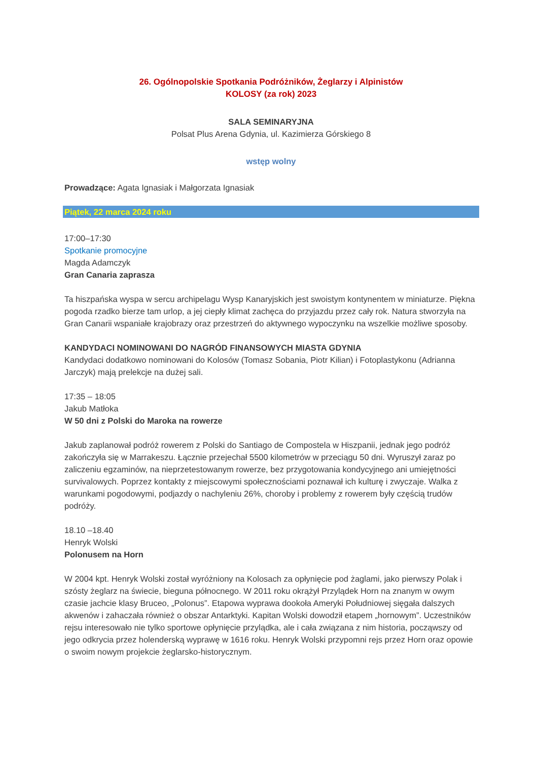26. Ogólnopolskie Spotkania Podróżników, Żeglarzy i Alpinistów
KOLOSY (za rok) 2023
SALA SEMINARYJNA
Polsat Plus Arena Gdynia, ul. Kazimierza Górskiego 8
wstęp wolny
Prowadzące: Agata Ignasiak i Małgorzata Ignasiak
Piątek, 22 marca 2024 roku
17:00–17:30
Spotkanie promocyjne
Magda Adamczyk
Gran Canaria zaprasza
Ta hiszpańska wyspa w sercu archipelagu Wysp Kanaryjskich jest swoistym kontynentem w miniaturze. Piękna pogoda rzadko bierze tam urlop, a jej ciepły klimat zachęca do przyjazdu przez cały rok. Natura stworzyła na Gran Canarii wspaniałe krajobrazy oraz przestrzeń do aktywnego wypoczynku na wszelkie możliwe sposoby.
KANDYDACI NOMINOWANI DO NAGRÓD FINANSOWYCH MIASTA GDYNIA
Kandydaci dodatkowo nominowani do Kolosów (Tomasz Sobania, Piotr Kilian) i Fotoplastykonu (Adrianna Jarczyk) mają prelekcje na dużej sali.
17:35 – 18:05
Jakub Matłoka
W 50 dni z Polski do Maroka na rowerze
Jakub zaplanował podróż rowerem z Polski do Santiago de Compostela w Hiszpanii, jednak jego podróż zakończyła się w Marrakeszu. Łącznie przejechał 5500 kilometrów w przeciągu 50 dni. Wyruszył zaraz po zaliczeniu egzaminów, na nieprzetestowanym rowerze, bez przygotowania kondycyjnego ani umiejętności survivalowych. Poprzez kontakty z miejscowymi społecznościami poznawał ich kulturę i zwyczaje. Walka z warunkami pogodowymi, podjazdy o nachyleniu 26%, choroby i problemy z rowerem były częścią trudów podróży.
18.10 –18.40
Henryk Wolski
Polonusem na Horn
W 2004 kpt. Henryk Wolski został wyróżniony na Kolosach za opłynięcie pod żaglami, jako pierwszy Polak i szósty żeglarz na świecie, bieguna północnego. W 2011 roku okrążył Przylądek Horn na znanym w owym czasie jachcie klasy Bruceo, „Polonus”. Etapowa wyprawa dookoła Ameryki Południowej sięgała dalszych akwenów i zahaczała również o obszar Antarktyki. Kapitan Wolski dowodził etapem „hornowym”. Uczestników rejsu interesowało nie tylko sportowe opłynięcie przylądka, ale i cała związana z nim historia, począwszy od jego odkrycia przez holenderską wyprawę w 1616 roku. Henryk Wolski przypomni rejs przez Horn oraz opowie o swoim nowym projekcie żeglarsko-historycznym.